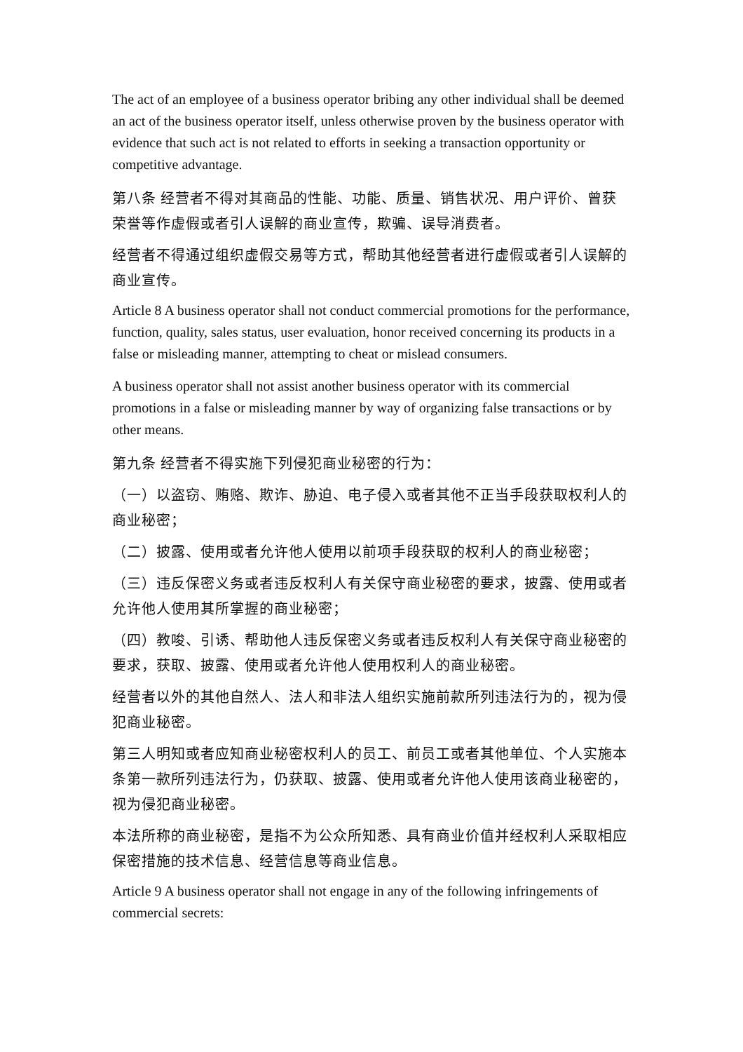The act of an employee of a business operator bribing any other individual shall be deemed an act of the business operator itself, unless otherwise proven by the business operator with evidence that such act is not related to efforts in seeking a transaction opportunity or competitive advantage.
第八条 经营者不得对其商品的性能、功能、质量、销售状况、用户评价、曾获荣誉等作虚假或者引人误解的商业宣传，欺骗、误导消费者。
经营者不得通过组织虚假交易等方式，帮助其他经营者进行虚假或者引人误解的商业宣传。
Article 8 A business operator shall not conduct commercial promotions for the performance, function, quality, sales status, user evaluation, honor received concerning its products in a false or misleading manner, attempting to cheat or mislead consumers.
A business operator shall not assist another business operator with its commercial promotions in a false or misleading manner by way of organizing false transactions or by other means.
第九条 经营者不得实施下列侵犯商业秘密的行为：
（一）以盗窃、贿赂、欺诈、胁迫、电子侵入或者其他不正当手段获取权利人的商业秘密；
（二）披露、使用或者允许他人使用以前项手段获取的权利人的商业秘密；
（三）违反保密义务或者违反权利人有关保守商业秘密的要求，披露、使用或者允许他人使用其所掌握的商业秘密；
（四）教唆、引诱、帮助他人违反保密义务或者违反权利人有关保守商业秘密的要求，获取、披露、使用或者允许他人使用权利人的商业秘密。
经营者以外的其他自然人、法人和非法人组织实施前款所列违法行为的，视为侵犯商业秘密。
第三人明知或者应知商业秘密权利人的员工、前员工或者其他单位、个人实施本条第一款所列违法行为，仍获取、披露、使用或者允许他人使用该商业秘密的，视为侵犯商业秘密。
本法所称的商业秘密，是指不为公众所知悉、具有商业价值并经权利人采取相应保密措施的技术信息、经营信息等商业信息。
Article 9 A business operator shall not engage in any of the following infringements of commercial secrets: